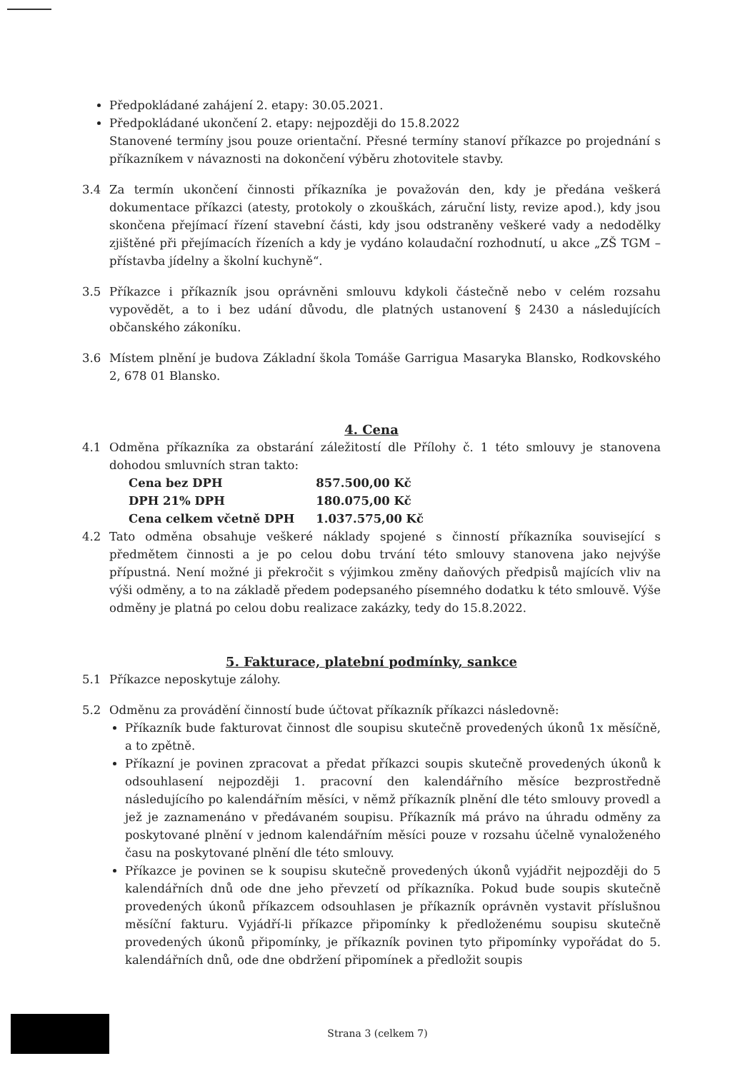Předpokládané zahájení 2. etapy: 30.05.2021.
Předpokládané ukončení 2. etapy: nejpozději do 15.8.2022
Stanovené termíny jsou pouze orientační. Přesné termíny stanoví příkazce po projednání s příkazníkem v návaznosti na dokončení výběru zhotovitele stavby.
3.4 Za termín ukončení činnosti příkazníka je považován den, kdy je předána veškerá dokumentace příkazci (atesty, protokoly o zkouškách, záruční listy, revize apod.), kdy jsou skončena přejímací řízení stavební části, kdy jsou odstraněny veškeré vady a nedodělky zjištěné při přejímacích řízeních a kdy je vydáno kolaudační rozhodnutí, u akce „ZŠ TGM – přístavba jídelny a školní kuchyně“.
3.5 Příkazce i příkazník jsou oprávněni smlouvu kdykoli částečně nebo v celém rozsahu vypovědět, a to i bez udání důvodu, dle platných ustanovení § 2430 a následujících občanského zákoníku.
3.6 Místem plnění je budova Základní škola Tomáše Garrigua Masaryka Blansko, Rodkovského 2, 678 01 Blansko.
4. Cena
4.1 Odměna příkazníka za obstarání záležitostí dle Přílohy č. 1 této smlouvy je stanovena dohodou smluvních stran takto:
| Cena bez DPH | 857.500,00 Kč |
| DPH 21% DPH | 180.075,00 Kč |
| Cena celkem včetně DPH | 1.037.575,00 Kč |
4.2 Tato odměna obsahuje veškeré náklady spojené s činností příkazníka související s předmětem činnosti a je po celou dobu trvání této smlouvy stanovena jako nejvýše přípustná. Není možné ji překročit s výjimkou změny daňových předpisů majících vliv na výši odměny, a to na základě předem podepsaného písemného dodatku k této smlouvě. Výše odměny je platná po celou dobu realizace zakázky, tedy do 15.8.2022.
5. Fakturace, platební podmínky, sankce
5.1 Příkazce neposkytuje zálohy.
5.2 Odměnu za provádění činností bude účtovat příkazník příkazci následovně:
Příkazník bude fakturovat činnost dle soupisu skutečně provedených úkonů 1x měsíčně, a to zpětně.
Příkazní je povinen zpracovat a předat příkazci soupis skutečně provedených úkonů k odsouhlasení nejpozději 1. pracovní den kalendářního měsíce bezprostředně následujícího po kalendářním měsíci, v němž příkazník plnění dle této smlouvy provedl a jež je zaznamenáno v předávaném soupisu. Příkazník má právo na úhradu odměny za poskytované plnění v jednom kalendářním měsíci pouze v rozsahu účelně vynaloženého času na poskytované plnění dle této smlouvy.
Příkazce je povinen se k soupisu skutečně provedených úkonů vyjádřit nejpozději do 5 kalendářních dnů ode dne jeho převzetí od příkazníka. Pokud bude soupis skutečně provedených úkonů příkazcem odsouhlasen je příkazník oprávněn vystavit příslušnou měsíční fakturu. Vyjádří-li příkazce připomínky k předloženému soupisu skutečně provedených úkonů připomínky, je příkazník povinen tyto připomínky vypořádat do 5. kalendářních dnů, ode dne obdržení připomínek a předložit soupis
Strana 3 (celkem 7)